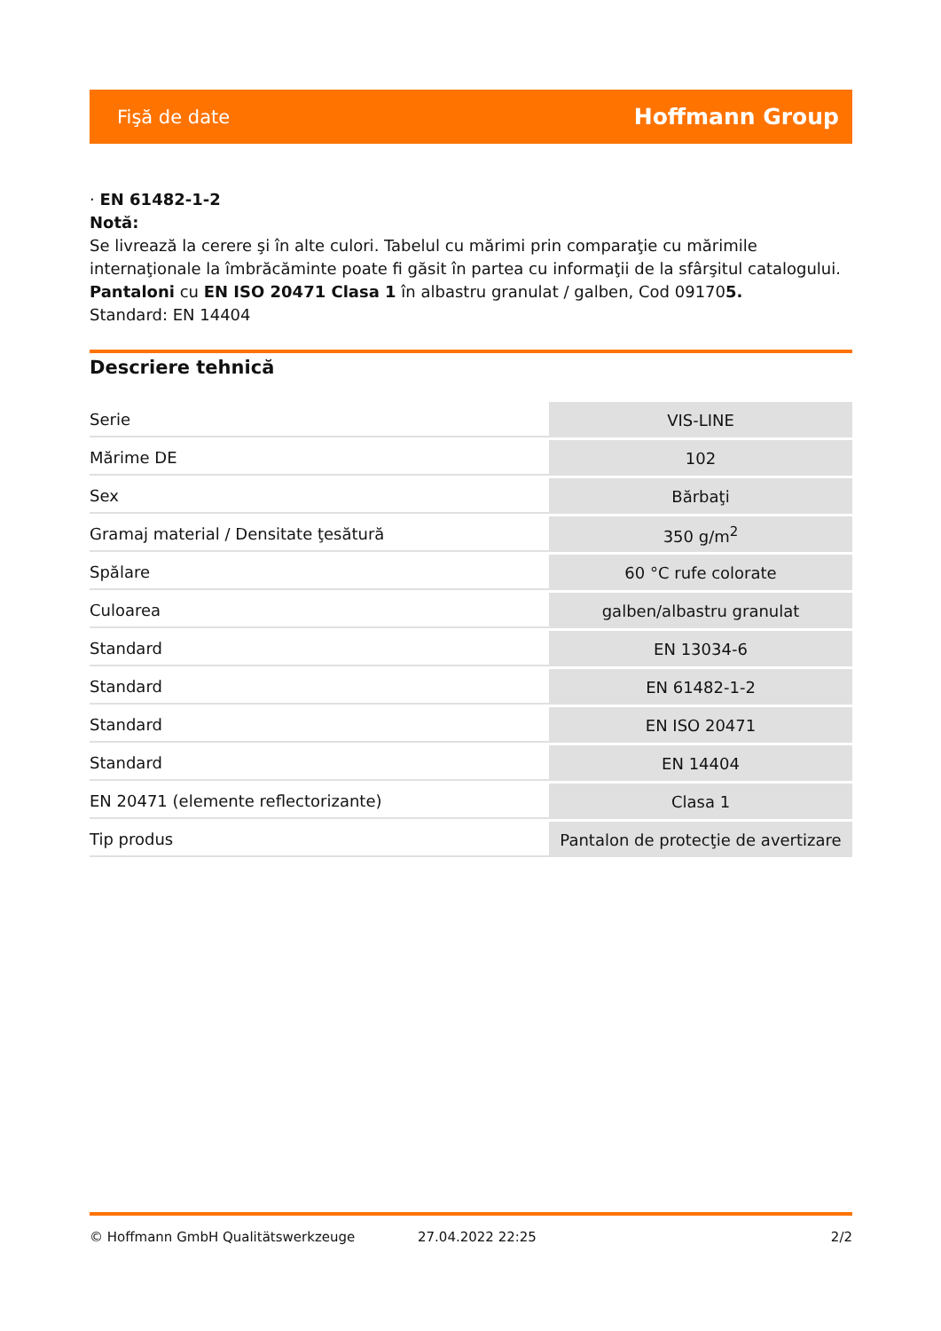Fişă de date Hoffmann Group
· EN 61482-1-2
Notă:
Se livrează la cerere şi în alte culori. Tabelul cu mărimi prin comparaţie cu mărimile internaţionale la îmbrăcăminte poate fi găsit în partea cu informaţii de la sfârşitul catalogului.
Pantaloni cu EN ISO 20471 Clasa 1 în albastru granulat / galben, Cod 091705.
Standard: EN 14404
Descriere tehnică
| Serie | VIS-LINE |
| Mărime DE | 102 |
| Sex | Bărbaţi |
| Gramaj material / Densitate ţesătură | 350 g/m<sup>2</sup> |
| Spălare | 60 °C rufe colorate |
| Culoarea | galben/albastru granulat |
| Standard | EN 13034-6 |
| Standard | EN 61482-1-2 |
| Standard | EN ISO 20471 |
| Standard | EN 14404 |
| EN 20471 (elemente reflectorizante) | Clasa 1 |
| Tip produs | Pantalon de protecţie de avertizare |
© Hoffmann GmbH Qualitätswerkzeuge 27.04.2022 22:25 2/2